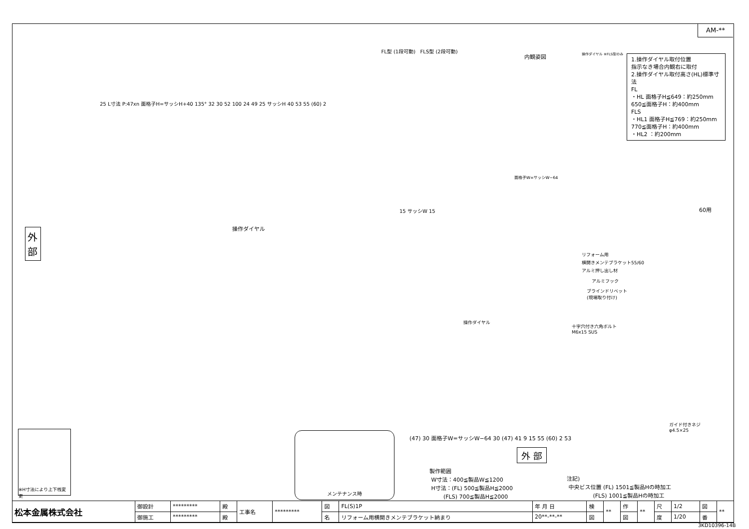AM-**
外 部
操作ダイヤル
25 L寸法 P:47xn 面格子H=サッシH+40 135° 32 30 52 100 24 49 25 サッシH 40 53 55 (60) 2
FL型 (1段可動) FLS型 (2段可動)
内観姿図 操作ダイヤル ※FLS型のみ
面格子W=サッシW−64
1.操作ダイヤル取付位置
指示なき場合内観右に取付
2.操作ダイヤル取付高さ(HL)標準寸法
FL
・HL 面格子H≦649：約250mm
650≦面格子H：約400mm
FLS
・HL1 面格子H≦769：約250mm
770≦面格子H：約400mm
・HL2 ：約200mm
60用
15 サッシW 15
リフォーム用
横開きメンテブラケット55/60
アルミ押し出し材
アルミフック
ブラインドリベット
(現場取り付け)
操作ダイヤル
十字穴付き六角ボルト
M6x15 SUS
ガイド付きネジ
φ4.5×25
(47) 30 面格子W=サッシW−64 30 (47) 41 9 15 55 (60) 2 53
外 部
※H寸法により上下桟変更 メンテナンス時
製作範囲
W寸法：400≦製品W≦1200
H寸法：(FL) 500≦製品H≦2000
(FLS) 700≦製品H≦2000
注記)
中央ビス位置 (FL) 1501≦製品Hの時加工
(FLS) 1001≦製品Hの時加工
| 松本金属株式会社 | 御設計 | ********* | 殿 | 工事名 | ********* | 図 | FL(S)1P | 年 月 日 | 検 | ** | 作 | ** | 尺 | 1/2 | 図 | ** |
| | 御施工 | ********* | 殿 | | | 名 | リフォーム用横開きメンテブラケット納まり | 20**-**-** | 図 | | 図 | | 度 | 1/20 | 番 | |
3KD10396-14B